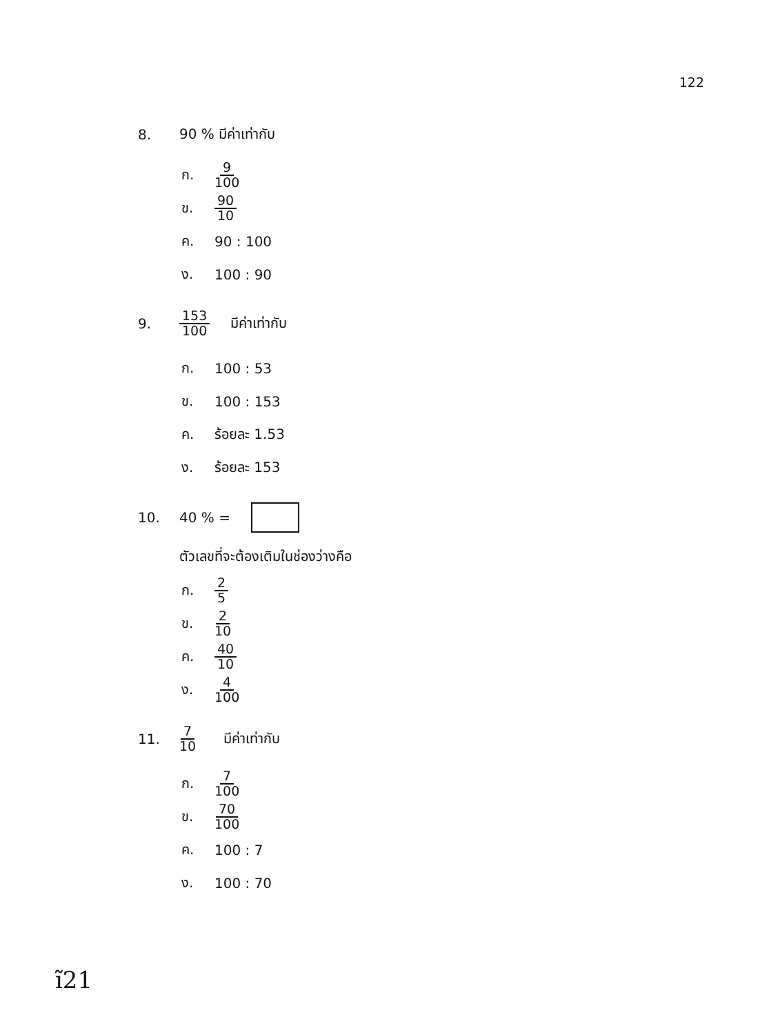122
8. 90 % มีค่าเท่ากับ
ก. 9 100
ข. 90 10
ค. 90 : 100
ง. 100 : 90
9. 153 100 มีค่าเท่ากับ
ก. 100 : 53
ข. 100 : 153
ค. ร้อยละ 1.53
ง. ร้อยละ 153
10. 40 % =
ตัวเลขที่จะต้องเติมในช่องว่างคือ
ก. 2 5
ข. 2 10
ค. 40 10
ง. 4 100
11. 7 10 มีค่าเท่ากับ
ก. 7 100
ข. 70 100
ค. 100 : 7
ง. 100 : 70
ĩ21